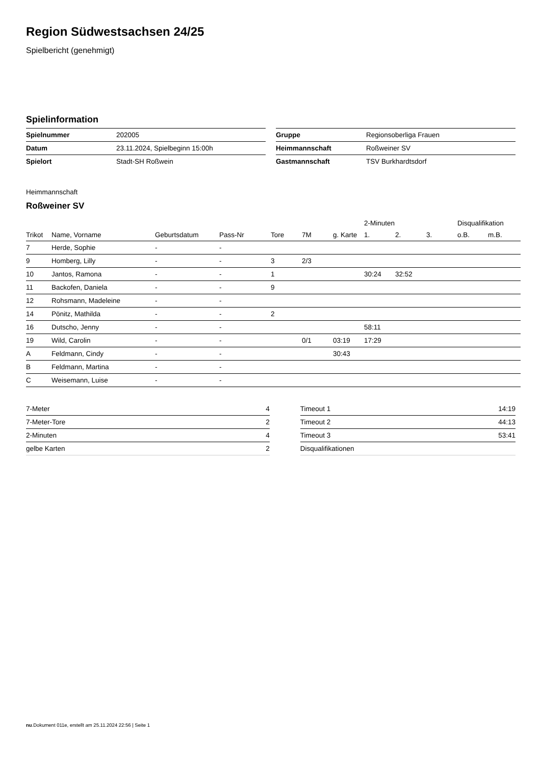Region Südwestsachsen 24/25
Spielbericht (genehmigt)
Spielinformation
| Spielnummer | 202005 |
| Datum | 23.11.2024, Spielbeginn 15:00h |
| Spielort | Stadt-SH Roßwein |
| Gruppe | Regionsoberliga Frauen |
| Heimmannschaft | Roßweiner SV |
| Gastmannschaft | TSV Burkhardtsdorf |
Heimmannschaft
Roßweiner SV
| | | | | | | | 2-Minuten | | | Disqualifikation | |
| --- | --- | --- | --- | --- | --- | --- | --- | --- | --- | --- | --- |
| Trikot | Name, Vorname | Geburtsdatum | Pass-Nr | Tore | 7M | g. Karte | 1. | 2. | 3. | o.B. | m.B. |
| 7 | Herde, Sophie | - | - | | | | | | | | |
| 9 | Homberg, Lilly | - | - | 3 | 2/3 | | | | | | |
| 10 | Jantos, Ramona | - | - | 1 | | | 30:24 | 32:52 | | | |
| 11 | Backofen, Daniela | - | - | 9 | | | | | | | |
| 12 | Rohsmann, Madeleine | - | - | | | | | | | | |
| 14 | Pönitz, Mathilda | - | - | 2 | | | | | | | |
| 16 | Dutscho, Jenny | - | - | | | | 58:11 | | | | |
| 19 | Wild, Carolin | - | - | | 0/1 | 03:19 | 17:29 | | | | |
| A | Feldmann, Cindy | - | - | | | 30:43 | | | | | |
| B | Feldmann, Martina | - | - | | | | | | | | |
| C | Weisemann, Luise | - | - | | | | | | | | |
| 7-Meter | 4 |
| 7-Meter-Tore | 2 |
| 2-Minuten | 4 |
| gelbe Karten | 2 |
| Timeout 1 | 14:19 |
| Timeout 2 | 44:13 |
| Timeout 3 | 53:41 |
| Disqualifikationen | |
nu.Dokument 011e, erstellt am 25.11.2024 22:56 | Seite 1